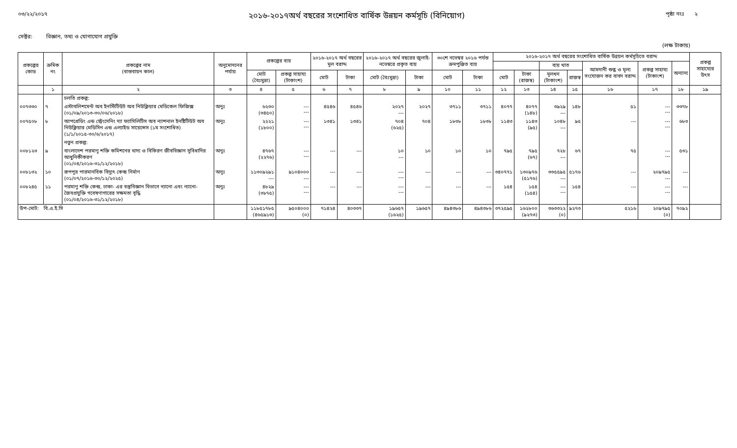০৩/২২/২০১৭ ২০১৬-২০১৭অর্থ বছরের সংশোধিত বার্ষিক উন্নয়ন কর্মসূচি (বিনিয়োগ) পৃষ্ঠা নংঃ ২
সেক্টর: বিজ্ঞান, তথ্য ও যোগাযোগ প্রযুক্তি
(লক্ষ টাকায়)
| প্রকল্পের কোড | ক্রমিক নং | প্রকল্পের নাম (বাস্তবায়ন কাল) | অনুমোদনের পর্যায় | প্রকল্পের ব্যয় | | ২০১৬-২০১৭ অর্থ বছরের মূল বরাদ্দ | | ২০১৬-২০১৭ অর্থ বছরের জুলাই-নভেম্বরে প্রকৃত ব্যয় | | ৩০শে নভেম্বর ২০১৬ পর্যন্ত ক্রমপুঞ্জিত ব্যয় | | ২০১৬-২০১৭ অর্থ বছরের সংশোধিত বার্ষিক উন্নয়ন কর্মসূচিতে বরাদ্দ | | | | | | | প্রকল্প সাহায্যের উৎস |
| --- | --- | --- | --- | --- | --- | --- | --- | --- | --- | --- | --- | --- | --- | --- | --- | --- | --- | --- | --- |
| | | | | | | | | | | | | | | ব্যয় খাত | | আমদানী শুল্ক ও মূল্য সংযোজন কর বাবদ বরাদ্দ | প্রকল্প সাহায্য (টাকাংশ) | অন্যান্য | |
| | | | | মোট (বৈঃমুদ্রা) | প্রকল্প সাহায্য (টাকাংশ) | মোট | টাকা | মোট (বৈঃমুদ্রা) | টাকা | মোট | টাকা | মোট | টাকা (রাজস্ব) | মূলধন (টাকাংশ) | রাজস্ব | | | | |
| | ১ | ২ | ৩ | ৪ | ৫ | ৬ | ৭ | ৮ | ৯ | ১০ | ১১ | ১২ | ১৩ | ১৪ | ১৫ | ১৬ | ১৭ | ১৮ | ১৯ |
| | | চলতি প্রকল্প: | | | | | | | | | | | | | | | | | |
| ০০৭৩৩০ | ৭ | এস্টাবলিশমেন্ট অব ইনস্টিটিউট অব নিউক্লিয়ার মেডিকেল ফিজিক্স (০১/০৯/২০১৩-৩০/০৬/২০১৮) | অনুঃ | ৬২৩০ (৩৪৫০) | --- --- | ৪৫৪৬ | ৪৫৪৬ | ২০২৭ --- | ২০২৭ | ৩৭১১ | ৩৭১১ | ৪০৭৭ | ৪০৭৭ (১৪৮) | ৩৯২৯ --- | ১৪৮ | ৫১ | --- --- | ৩৩৭৮ | |
| ০০৭৫০৮ | ৮ | আপগ্রেডিং এন্ড স্ট্রেংদেনিং দ্যা ফ্যাসিলিটিস অব ন্যাশনাল ইনষ্টিটিউট অব নিউক্লিয়ার মেডিসিন এন্ড এল্যাইড সায়েন্সেস (১ম সংশোধিত) (১/১/২০১৫-৩০/৬/২০১৭) | অনুঃ | ২২২১ (১৮০০) | --- --- | ১৩৪১ | ১৩৪১ | ৭০৪ (৬২৫) | ৭০৪ | ১৮৩৮ | ১৮৩৮ | ১১৪৩ | ১১৪৩ (৯৫) | ১০৪৮ --- | ৯৫ | --- | --- --- | ৬৮৩ | |
| | | নতুন প্রকল্প: | | | | | | | | | | | | | | | | | |
| ০০৮১২৩ | ৯ | বাংলাদেশ পরমাণু শক্তি কমিশনের খাদ্য ও বিকিরণ জীববিজ্ঞান সুবিধাদির আধুনিকীকরণ (০১/০৪/২০১৬-৩১/১২/২০১৮) | অনুঃ | ৪৭৬৭ (২২৭৬) | --- --- | --- | --- | ১০ --- | ১০ | ১০ | ১০ | ৭৯৫ | ৭৯৫ (৬৭) | ৭২৮ --- | ৬৭ | ৭৫ | --- --- | ৫৩১ | |
| ০০৮১৩২ | ১০ | রূপপুর পারমানবিক বিদ্যুৎ কেন্দ্র নির্মাণ (০১/০৭/২০১৬-৩০/১২/২০২৫) | অনুঃ | ১১৩০৯২৯১ --- | ৯১০৪০০০ --- | --- | --- | --- --- | --- | --- | --- | ৩৪০৭৭১ | ১৩০৯৭৬ (৫১৭৬) | ৩৩৫৫৯৫ --- | ৫১৭৬ | --- | ২০৯৭৯৫ --- | --- | |
| ০০৮২৪৫ | ১১ | পরমাণু শক্তি কেন্দ্র, ঢাকা- এর বস্তুবিজ্ঞান বিভাগে ন্যানো এবং ন্যানো-জৈবপ্রযুক্তি গবেষণাগারের সক্ষমতা বৃদ্ধি (০১/০৪/২০১৬-৩১/১২/২০১৮) | অনুঃ | ৪৮২৯ (৩৮৭৫) | --- --- | --- | --- | --- --- | --- | --- | --- | ১৫৪ | ১৫৪ (১৫৪) | --- --- | ১৫৪ | --- | --- --- | --- | |
| উপ-মোট: বি.এ.ই.সি | | | | ১১৮৫১৭৮৫ (৪৬৫৯১৩) | ৯৫০৪০০০ (০) | ৭১৪২৪ | ৪০৩৩৭ | ১৯৬৫৭ (১৬২৫) | ১৯৬৫৭ | ৪৯৪৩৮৬ | ৪৯৪৩৮৬ | ৩৭২৫৯৫ | ১৬২৮০০ (৯২৭৩) | ৩৬৩৩২২ (০) | ৯২৭৩ | ৫২১৬ | ২০৯৭৯৫ (০) | ৭০৯২ | |